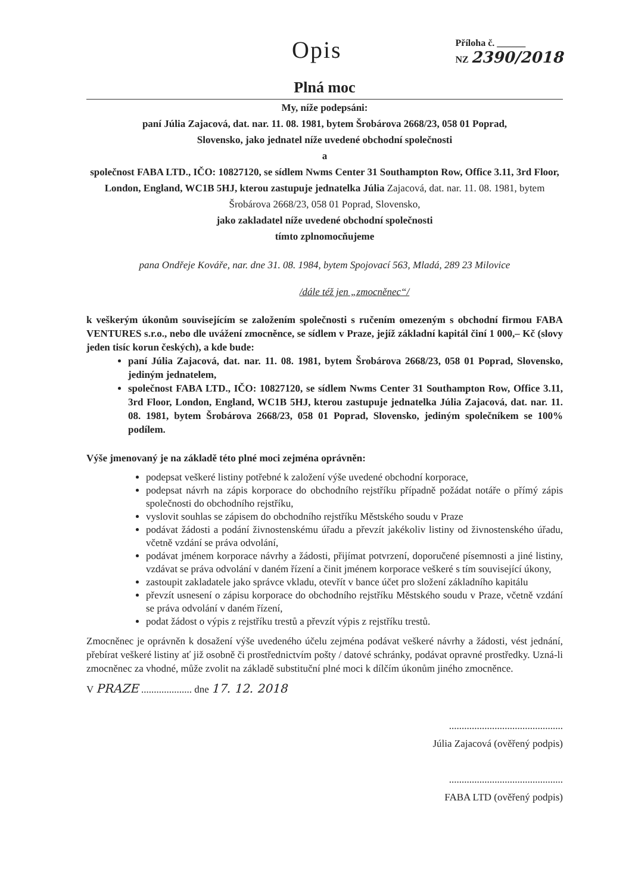Opis
Příloha č. ______
NZ 2390/2018
Plná moc
My, níže podepsáni:
paní Júlia Zajacová, dat. nar. 11. 08. 1981, bytem Šrobárova 2668/23, 058 01 Poprad,
Slovensko, jako jednatel níže uvedené obchodní společnosti
a
společnost FABA LTD., IČO: 10827120, se sídlem Nwms Center 31 Southampton Row, Office 3.11, 3rd Floor, London, England, WC1B 5HJ, kterou zastupuje jednatelka Júlia Zajacová, dat. nar. 11. 08. 1981, bytem Šrobárova 2668/23, 058 01 Poprad, Slovensko,
jako zakladatel níže uvedené obchodní společnosti
tímto zplnomocňujeme
pana Ondřeje Kováře, nar. dne 31. 08. 1984, bytem Spojovací 563, Mladá, 289 23 Milovice
/dále též jen „zmocněnec“/
k veškerým úkonům souvisejícím se založením společnosti s ručením omezeným s obchodní firmou FABA VENTURES s.r.o., nebo dle uvážení zmocněnce, se sídlem v Praze, jejíž základní kapitál činí 1 000,– Kč (slovy jeden tisíc korun českých), a kde bude:
paní Júlia Zajacová, dat. nar. 11. 08. 1981, bytem Šrobárova 2668/23, 058 01 Poprad, Slovensko, jediným jednatelem,
společnost FABA LTD., IČO: 10827120, se sídlem Nwms Center 31 Southampton Row, Office 3.11, 3rd Floor, London, England, WC1B 5HJ, kterou zastupuje jednatelka Júlia Zajacová, dat. nar. 11. 08. 1981, bytem Šrobárova 2668/23, 058 01 Poprad, Slovensko, jediným společníkem se 100% podílem.
Výše jmenovaný je na základě této plné moci zejména oprávněn:
podepsat veškeré listiny potřebné k založení výše uvedené obchodní korporace,
podepsat návrh na zápis korporace do obchodního rejstříku případně požádat notáře o přímý zápis společnosti do obchodního rejstříku,
vyslovit souhlas se zápisem do obchodního rejstříku Městského soudu v Praze
podávat žádosti a podání živnostenskému úřadu a převzít jakékoliv listiny od živnostenského úřadu, včetně vzdání se práva odvolání,
podávat jménem korporace návrhy a žádosti, přijímat potvrzení, doporučené písemnosti a jiné listiny, vzdávat se práva odvolání v daném řízení a činit jménem korporace veškeré s tím související úkony,
zastoupit zakladatele jako správce vkladu, otevřít v bance účet pro složení základního kapitálu
převzít usnesení o zápisu korporace do obchodního rejstříku Městského soudu v Praze, včetně vzdání se práva odvolání v daném řízení,
podat žádost o výpis z rejstříku trestů a převzít výpis z rejstříku trestů.
Zmocněnec je oprávněn k dosažení výše uvedeného účelu zejména podávat veškeré návrhy a žádosti, vést jednání, přebírat veškeré listiny ať již osobně či prostřednictvím pošty / datové schránky, podávat opravné prostředky. Uzná-li zmocněnec za vhodné, může zvolit na základě substituční plné moci k dílčím úkonům jiného zmocněnce.
V PRAZE .................... dne 17. 12. 2018
.............................................
Júlia Zajacová (ověřený podpis)
.............................................
FABA LTD (ověřený podpis)